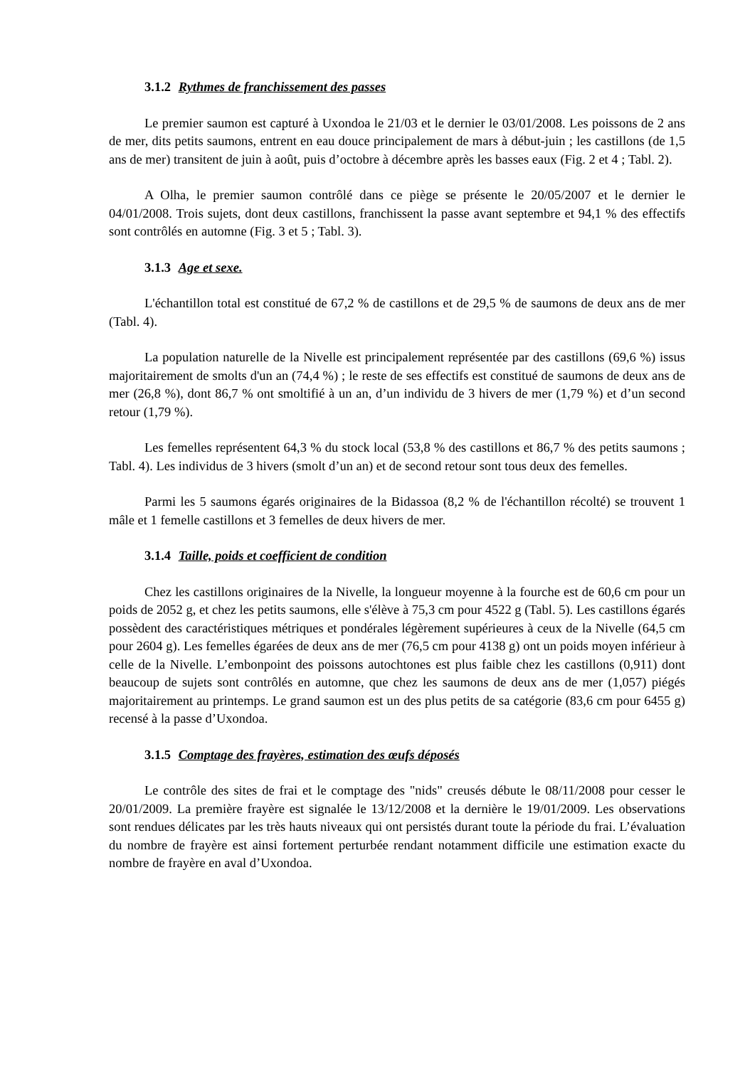3.1.2 Rythmes de franchissement des passes
Le premier saumon est capturé à Uxondoa le 21/03 et le dernier le 03/01/2008. Les poissons de 2 ans de mer, dits petits saumons, entrent en eau douce principalement de mars à début-juin ; les castillons (de 1,5 ans de mer) transitent de juin à août, puis d’octobre à décembre après les basses eaux (Fig. 2 et 4 ; Tabl. 2).
A Olha, le premier saumon contrôlé dans ce piège se présente le 20/05/2007 et le dernier le 04/01/2008. Trois sujets, dont deux castillons, franchissent la passe avant septembre et 94,1 % des effectifs sont contrôlés en automne (Fig. 3 et 5 ; Tabl. 3).
3.1.3 Age et sexe.
L'échantillon total est constitué de 67,2 % de castillons et de 29,5 % de saumons de deux ans de mer (Tabl. 4).
La population naturelle de la Nivelle est principalement représentée par des castillons (69,6 %) issus majoritairement de smolts d'un an (74,4 %) ; le reste de ses effectifs est constitué de saumons de deux ans de mer (26,8 %), dont 86,7 % ont smoltifié à un an, d’un individu de 3 hivers de mer (1,79 %) et d’un second retour (1,79 %).
Les femelles représentent 64,3 % du stock local (53,8 % des castillons et 86,7 % des petits saumons ; Tabl. 4). Les individus de 3 hivers (smolt d’un an) et de second retour sont tous deux des femelles.
Parmi les 5 saumons égarés originaires de la Bidassoa (8,2 % de l'échantillon récolté) se trouvent 1 mâle et 1 femelle castillons et 3 femelles de deux hivers de mer.
3.1.4 Taille, poids et coefficient de condition
Chez les castillons originaires de la Nivelle, la longueur moyenne à la fourche est de 60,6 cm pour un poids de 2052 g, et chez les petits saumons, elle s'élève à 75,3 cm pour 4522 g (Tabl. 5). Les castillons égarés possèdent des caractéristiques métriques et pondérales légèrement supérieures à ceux de la Nivelle (64,5 cm pour 2604 g). Les femelles égarées de deux ans de mer (76,5 cm pour 4138 g) ont un poids moyen inférieur à celle de la Nivelle. L’embonpoint des poissons autochtones est plus faible chez les castillons (0,911) dont beaucoup de sujets sont contrôlés en automne, que chez les saumons de deux ans de mer (1,057) piégés majoritairement au printemps. Le grand saumon est un des plus petits de sa catégorie (83,6 cm pour 6455 g) recensé à la passe d’Uxondoa.
3.1.5 Comptage des frayères, estimation des œufs déposés
Le contrôle des sites de frai et le comptage des "nids" creusés débute le 08/11/2008 pour cesser le 20/01/2009. La première frayère est signalée le 13/12/2008 et la dernière le 19/01/2009. Les observations sont rendues délicates par les très hauts niveaux qui ont persistés durant toute la période du frai. L’évaluation du nombre de frayère est ainsi fortement perturbée rendant notamment difficile une estimation exacte du nombre de frayère en aval d’Uxondoa.